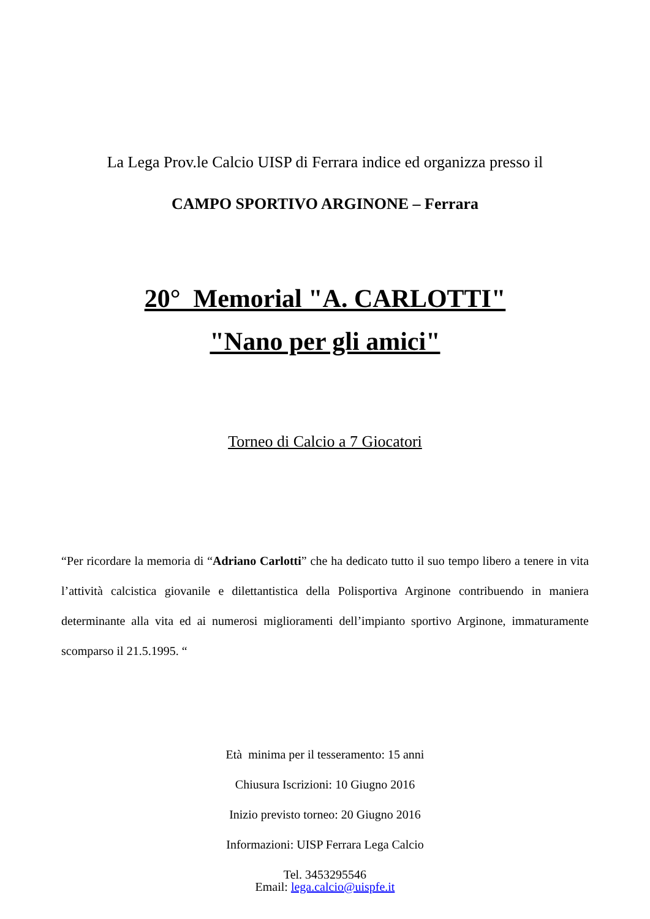La Lega Prov.le Calcio UISP di Ferrara indice ed organizza presso il
CAMPO SPORTIVO ARGINONE – Ferrara
20° Memorial "A. CARLOTTI"
"Nano per gli amici"
Torneo di Calcio a 7 Giocatori
“Per ricordare la memoria di “Adriano Carlotti” che ha dedicato tutto il suo tempo libero a tenere in vita l’attività calcistica giovanile e dilettantistica della Polisportiva Arginone contribuendo in maniera determinante alla vita ed ai numerosi miglioramenti dell’impianto sportivo Arginone, immaturamente scomparso il 21.5.1995. “
Età minima per il tesseramento: 15 anni
Chiusura Iscrizioni: 10 Giugno 2016
Inizio previsto torneo: 20 Giugno 2016
Informazioni: UISP Ferrara Lega Calcio
Tel. 3453295546
Email: lega.calcio@uispfe.it